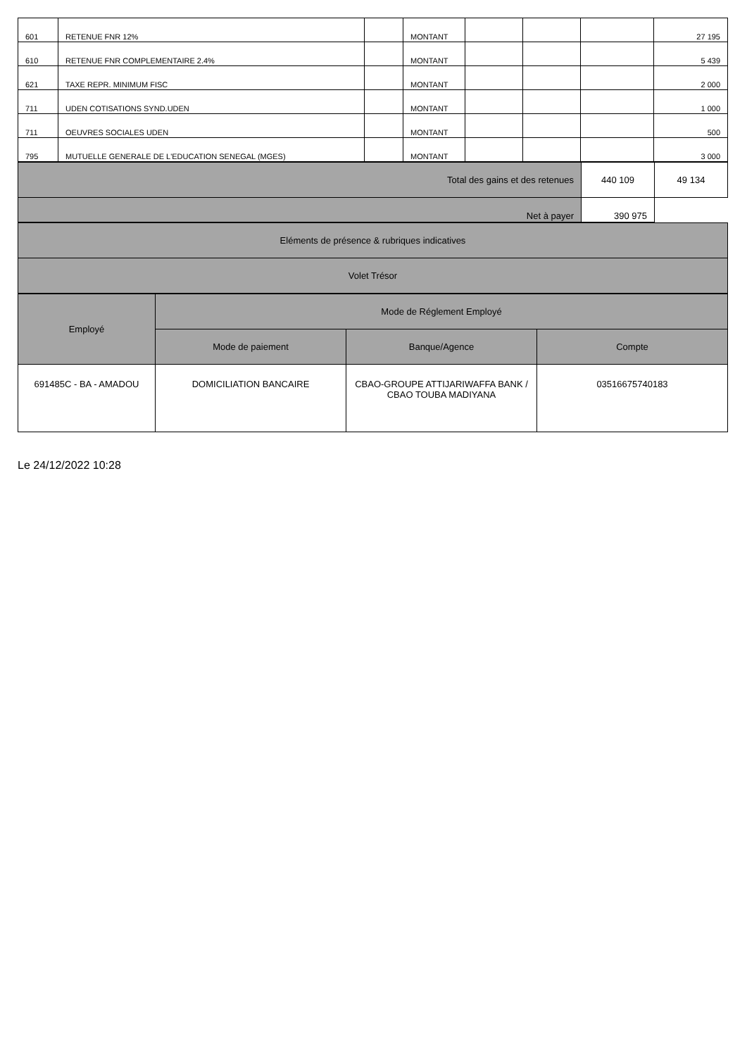| 601 | RETENUE FNR 12% | | MONTANT | | | | 27 195 |
| 610 | RETENUE FNR COMPLEMENTAIRE 2.4% | | MONTANT | | | | 5 439 |
| 621 | TAXE REPR. MINIMUM FISC | | MONTANT | | | | 2 000 |
| 711 | UDEN COTISATIONS SYND.UDEN | | MONTANT | | | | 1 000 |
| 711 | OEUVRES SOCIALES UDEN | | MONTANT | | | | 500 |
| 795 | MUTUELLE GENERALE DE L'EDUCATION SENEGAL (MGES) | | MONTANT | | | | 3 000 |
| Total des gains et des retenues | 440 109 | 49 134 |
| Net à payer | 390 975 | |
| Eléments de présence & rubriques indicatives |
| Volet Trésor |
| Employé | Mode de Réglement Employé | | |
| --- | --- | --- | --- |
| | Mode de paiement | Banque/Agence | Compte |
| 691485C - BA - AMADOU | DOMICILIATION BANCAIRE | CBAO-GROUPE ATTIJARIWAFFA BANK / CBAO TOUBA MADIYANA | 03516675740183 |
Le 24/12/2022 10:28